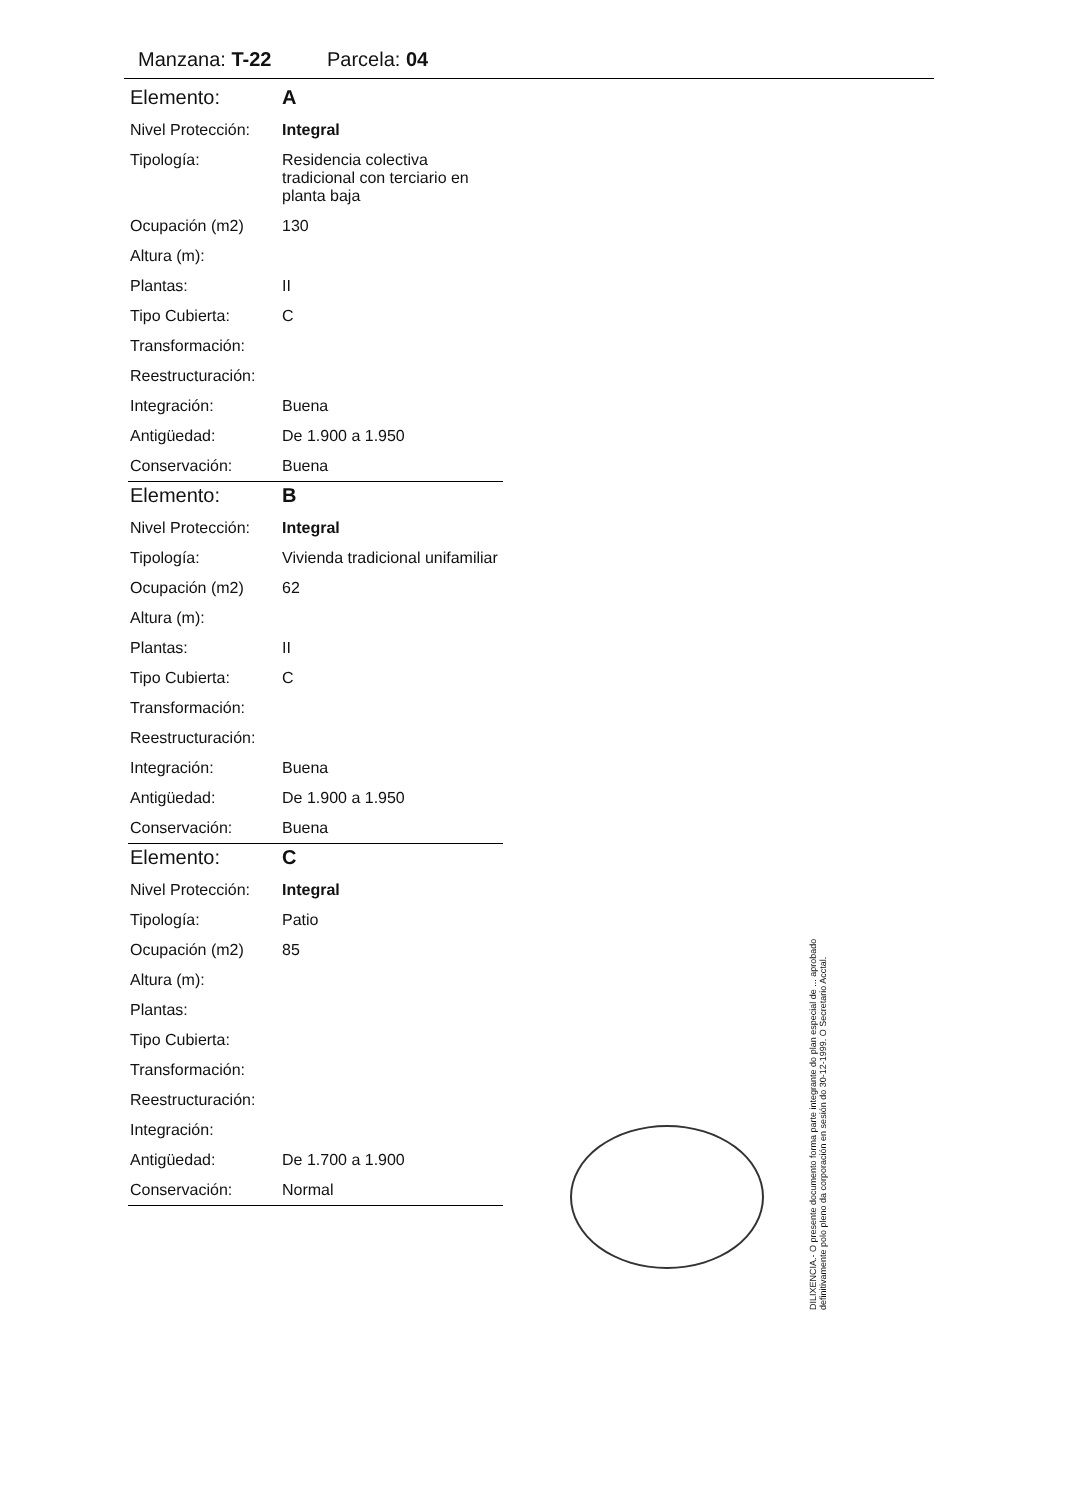Manzana: T-22 Parcela: 04
| Elemento: | A |
| Nivel Protección: | Integral |
| Tipología: | Residencia colectiva tradicional con terciario en planta baja |
| Ocupación (m2) | 130 |
| Altura (m): | |
| Plantas: | II |
| Tipo Cubierta: | C |
| Transformación: | |
| Reestructuración: | |
| Integración: | Buena |
| Antigüedad: | De 1.900 a 1.950 |
| Conservación: | Buena |
| Elemento: | B |
| Nivel Protección: | Integral |
| Tipología: | Vivienda tradicional unifamiliar |
| Ocupación (m2) | 62 |
| Altura (m): | |
| Plantas: | II |
| Tipo Cubierta: | C |
| Transformación: | |
| Reestructuración: | |
| Integración: | Buena |
| Antigüedad: | De 1.900 a 1.950 |
| Conservación: | Buena |
| Elemento: | C |
| Nivel Protección: | Integral |
| Tipología: | Patio |
| Ocupación (m2) | 85 |
| Altura (m): | |
| Plantas: | |
| Tipo Cubierta: | |
| Transformación: | |
| Reestructuración: | |
| Integración: | |
| Antigüedad: | De 1.700 a 1.900 |
| Conservación: | Normal |
DILIXENCIA.- O presente documento forma parte integrante do plan especial de ... aprobado definitivamente polo pleno da corporación en sesión do 30-12-1999. O Secretario Acctal.